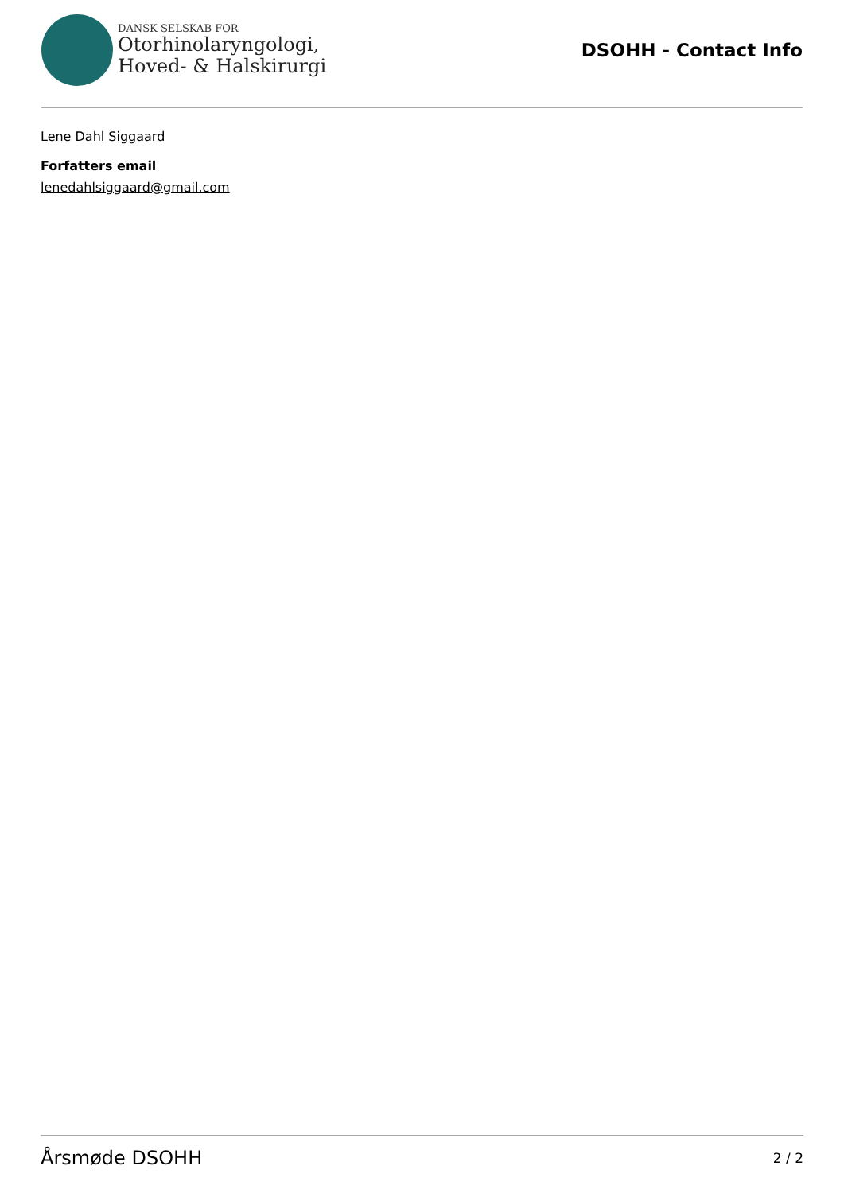DANSK SELSKAB FOR
Otorhinolaryngologi,
Hoved- & Halskirurgi
DSOHH - Contact Info
Lene Dahl Siggaard
Forfatters email
lenedahlsiggaard@gmail.com
Årsmøde DSOHH 2 / 2